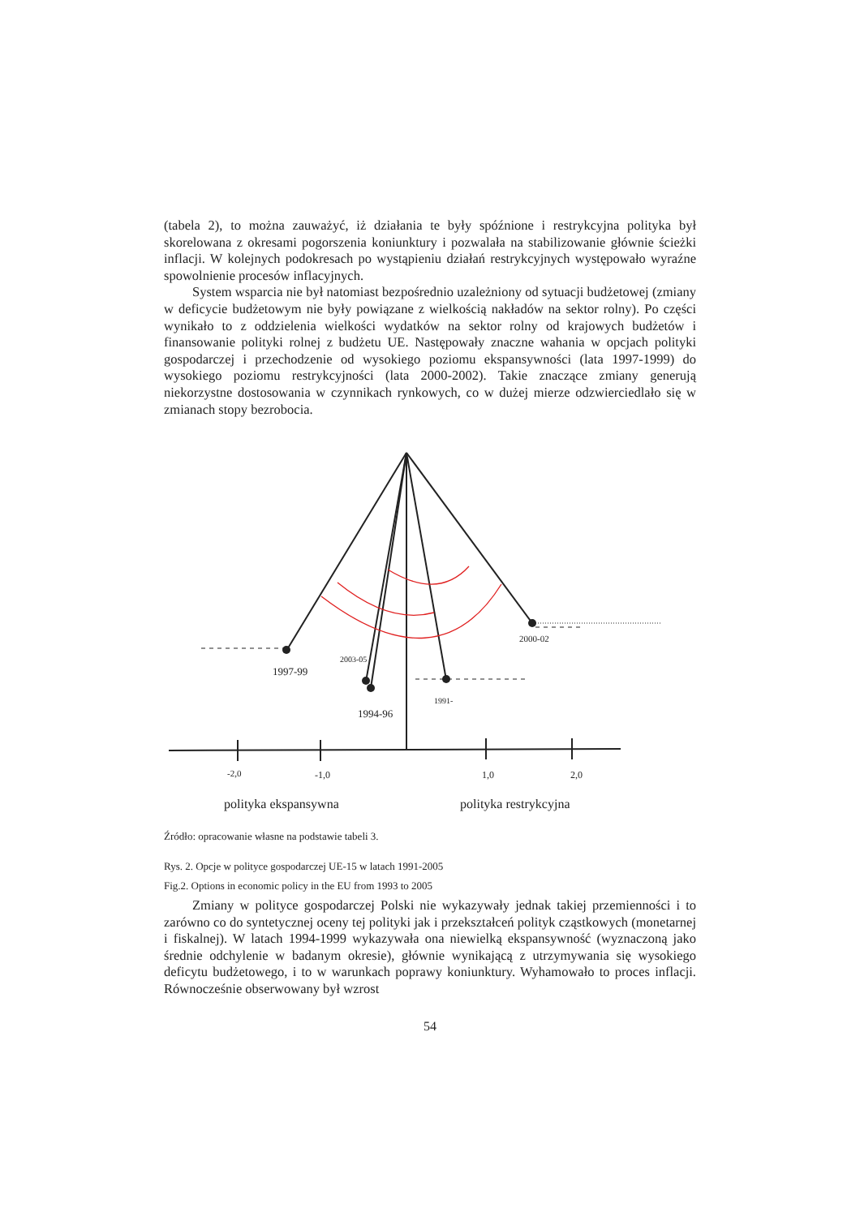(tabela 2), to można zauważyć, iż działania te były spóźnione i restrykcyjna polityka był skorelowana z okresami pogorszenia koniunktury i pozwalała na stabilizowanie głównie ścieżki inflacji. W kolejnych podokresach po wystąpieniu działań restrykcyjnych występowało wyraźne spowolnienie procesów inflacyjnych.
System wsparcia nie był natomiast bezpośrednio uzależniony od sytuacji budżetowej (zmiany w deficycie budżetowym nie były powiązane z wielkością nakładów na sektor rolny). Po części wynikało to z oddzielenia wielkości wydatków na sektor rolny od krajowych budżetów i finansowanie polityki rolnej z budżetu UE. Następowały znaczne wahania w opcjach polityki gospodarczej i przechodzenie od wysokiego poziomu ekspansywności (lata 1997-1999) do wysokiego poziomu restrykcyjności (lata 2000-2002). Takie znaczące zmiany generują niekorzystne dostosowania w czynnikach rynkowych, co w dużej mierze odzwierciedlało się w zmianach stopy bezrobocia.
1997-99
2003-05
1994-96
1991-
2000-02
-2,0
-1,0
1,0
2,0
polityka ekspansywna
polityka restrykcyjna
Źródło: opracowanie własne na podstawie tabeli 3.
Rys. 2. Opcje w polityce gospodarczej UE-15 w latach 1991-2005
Fig.2. Options in economic policy in the EU from 1993 to 2005
Zmiany w polityce gospodarczej Polski nie wykazywały jednak takiej przemienności i to zarówno co do syntetycznej oceny tej polityki jak i przekształceń polityk cząstkowych (monetarnej i fiskalnej). W latach 1994-1999 wykazywała ona niewielką ekspansywność (wyznaczoną jako średnie odchylenie w badanym okresie), głównie wynikającą z utrzymywania się wysokiego deficytu budżetowego, i to w warunkach poprawy koniunktury. Wyhamowało to proces inflacji. Równocześnie obserwowany był wzrost
54